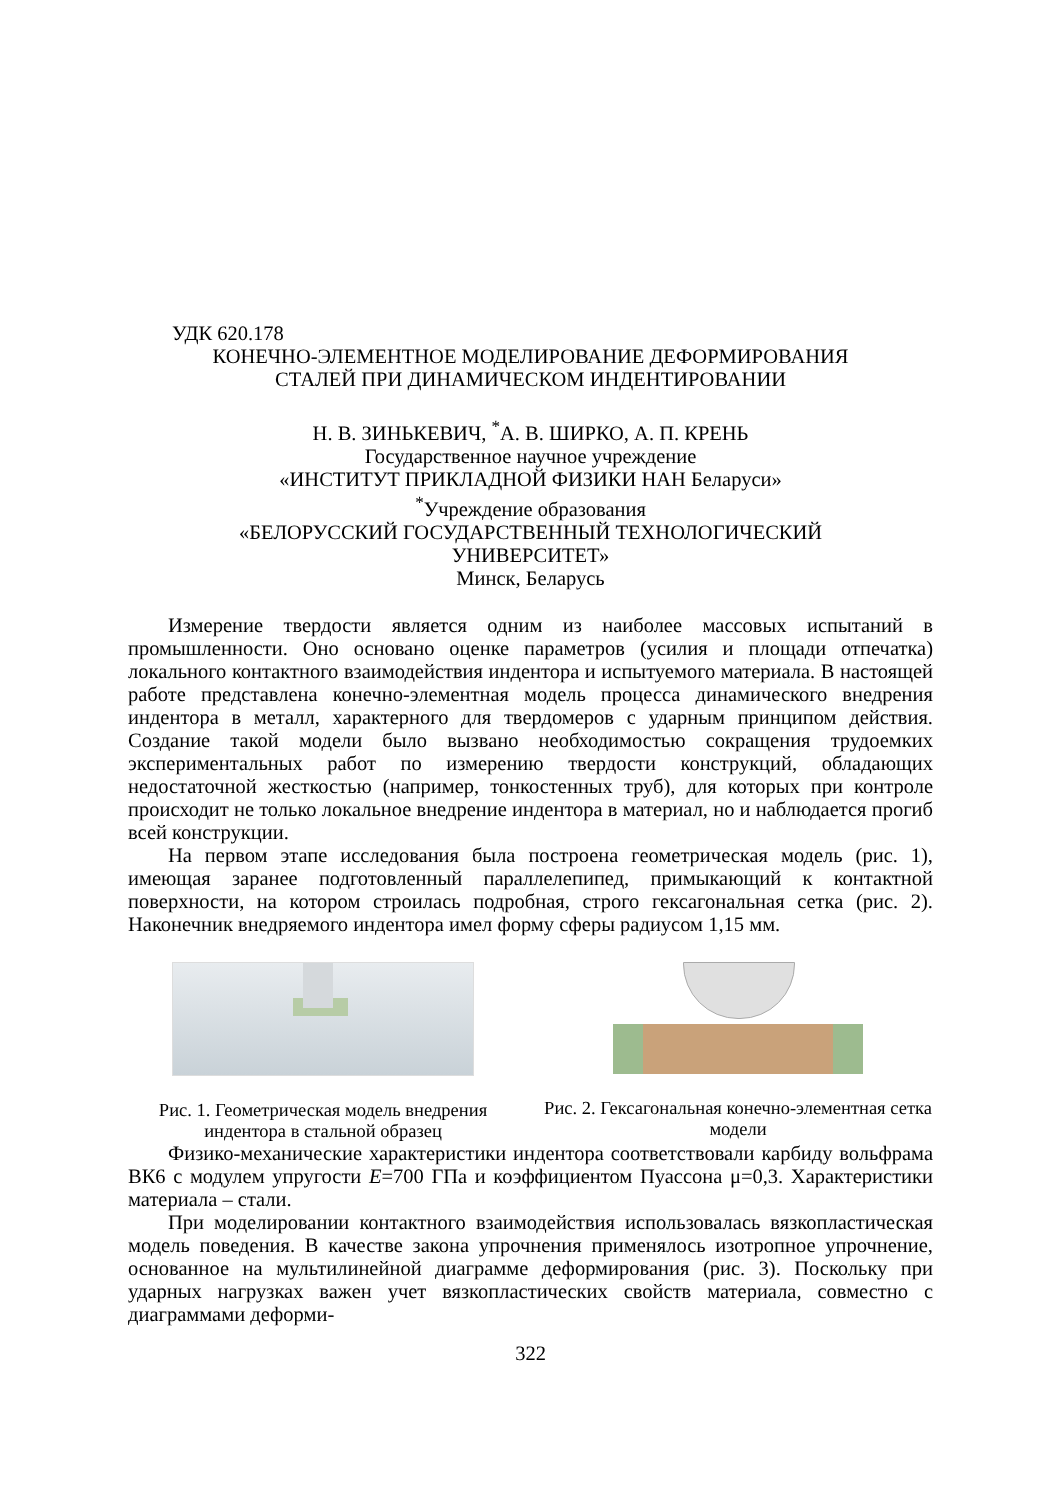УДК 620.178
КОНЕЧНО-ЭЛЕМЕНТНОЕ МОДЕЛИРОВАНИЕ ДЕФОРМИРОВАНИЯ
СТАЛЕЙ ПРИ ДИНАМИЧЕСКОМ ИНДЕНТИРОВАНИИ
Н. В. ЗИНЬКЕВИЧ, <sup>*</sup>А. В. ШИРКО, А. П. КРЕНЬ
Государственное научное учреждение
«ИНСТИТУТ ПРИКЛАДНОЙ ФИЗИКИ НАН Беларуси»
<sup>*</sup> Учреждение образования
«БЕЛОРУССКИЙ ГОСУДАРСТВЕННЫЙ ТЕХНОЛОГИЧЕСКИЙ
УНИВЕРСИТЕТ»
Минск, Беларусь
Измерение твердости является одним из наиболее массовых испытаний в промышленности. Оно основано оценке параметров (усилия и площади отпечатка) локального контактного взаимодействия индентора и испытуемого материала. В настоящей работе представлена конечно-элементная модель процесса динамического внедрения индентора в металл, характерного для твердомеров с ударным принципом действия. Создание такой модели было вызвано необходимостью сокращения трудоемких экспериментальных работ по измерению твердости конструкций, обладающих недостаточной жесткостью (например, тонкостенных труб), для которых при контроле происходит не только локальное внедрение индентора в материал, но и наблюдается прогиб всей конструкции.
На первом этапе исследования была построена геометрическая модель (рис. 1), имеющая заранее подготовленный параллелепипед, примыкающий к контактной поверхности, на котором строилась подробная, строго гексагональная сетка (рис. 2). Наконечник внедряемого индентора имел форму сферы радиусом 1,15 мм.
Рис. 1. Геометрическая модель внедрения индентора в стальной образец
Рис. 2. Гексагональная конечно-элементная сетка модели
Физико-механические характеристики индентора соответствовали карбиду вольфрама ВК6 с модулем упругости E=700 ГПа и коэффициентом Пуассона μ=0,3. Характеристики материала – стали.
При моделировании контактного взаимодействия использовалась вязкопластическая модель поведения. В качестве закона упрочнения применялось изотропное упрочнение, основанное на мультилинейной диаграмме деформирования (рис. 3). Поскольку при ударных нагрузках важен учет вязкопластических свойств материала, совместно с диаграммами деформи-
322